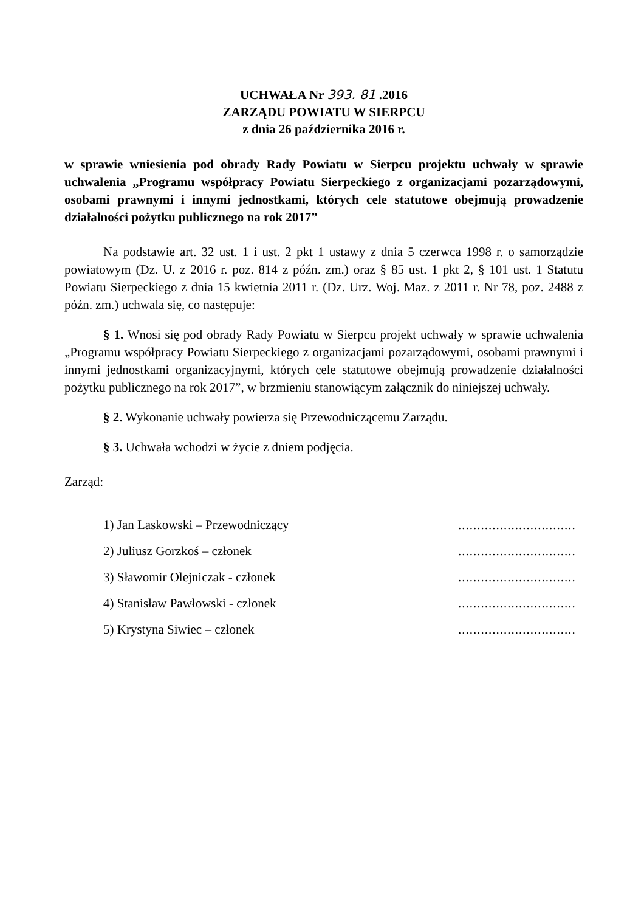UCHWAŁA Nr 393. 81 .2016
ZARZĄDU POWIATU W SIERPCU
z dnia 26 października 2016 r.
w sprawie wniesienia pod obrady Rady Powiatu w Sierpcu projektu uchwały w sprawie uchwalenia „Programu współpracy Powiatu Sierpeckiego z organizacjami pozarządowymi, osobami prawnymi i innymi jednostkami, których cele statutowe obejmują prowadzenie działalności pożytku publicznego na rok 2017”
Na podstawie art. 32 ust. 1 i ust. 2 pkt 1 ustawy z dnia 5 czerwca 1998 r. o samorządzie powiatowym (Dz. U. z 2016 r. poz. 814 z późn. zm.) oraz § 85 ust. 1 pkt 2, § 101 ust. 1 Statutu Powiatu Sierpeckiego z dnia 15 kwietnia 2011 r. (Dz. Urz. Woj. Maz. z 2011 r. Nr 78, poz. 2488 z późn. zm.) uchwala się, co następuje:
§ 1. Wnosi się pod obrady Rady Powiatu w Sierpcu projekt uchwały w sprawie uchwalenia „Programu współpracy Powiatu Sierpeckiego z organizacjami pozarządowymi, osobami prawnymi i innymi jednostkami organizacyjnymi, których cele statutowe obejmują prowadzenie działalności pożytku publicznego na rok 2017”, w brzmieniu stanowiącym załącznik do niniejszej uchwały.
§ 2. Wykonanie uchwały powierza się Przewodniczącemu Zarządu.
§ 3. Uchwała wchodzi w życie z dniem podjęcia.
Zarząd:
1) Jan Laskowski – Przewodniczący ...............................
2) Juliusz Gorzkoś – członek ...............................
3) Sławomir Olejniczak - członek ...............................
4) Stanisław Pawłowski - członek ...............................
5) Krystyna Siwiec – członek ...............................